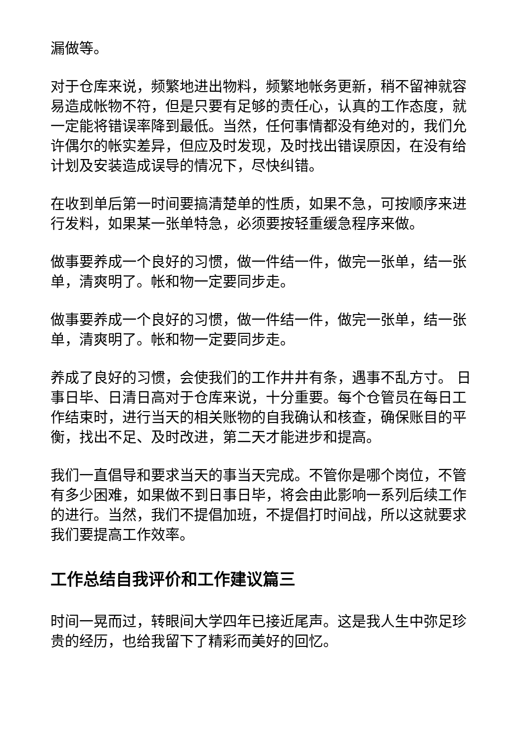漏做等。
对于仓库来说，频繁地进出物料，频繁地帐务更新，稍不留神就容易造成帐物不符，但是只要有足够的责任心，认真的工作态度，就一定能将错误率降到最低。当然，任何事情都没有绝对的，我们允许偶尔的帐实差异，但应及时发现，及时找出错误原因，在没有给计划及安装造成误导的情况下，尽快纠错。
在收到单后第一时间要搞清楚单的性质，如果不急，可按顺序来进行发料，如果某一张单特急，必须要按轻重缓急程序来做。
做事要养成一个良好的习惯，做一件结一件，做完一张单，结一张单，清爽明了。帐和物一定要同步走。
做事要养成一个良好的习惯，做一件结一件，做完一张单，结一张单，清爽明了。帐和物一定要同步走。
养成了良好的习惯，会使我们的工作井井有条，遇事不乱方寸。 日事日毕、日清日高对于仓库来说，十分重要。每个仓管员在每日工作结束时，进行当天的相关账物的自我确认和核查，确保账目的平衡，找出不足、及时改进，第二天才能进步和提高。
我们一直倡导和要求当天的事当天完成。不管你是哪个岗位，不管有多少困难，如果做不到日事日毕，将会由此影响一系列后续工作的进行。当然，我们不提倡加班，不提倡打时间战，所以这就要求我们要提高工作效率。
工作总结自我评价和工作建议篇三
时间一晃而过，转眼间大学四年已接近尾声。这是我人生中弥足珍贵的经历，也给我留下了精彩而美好的回忆。